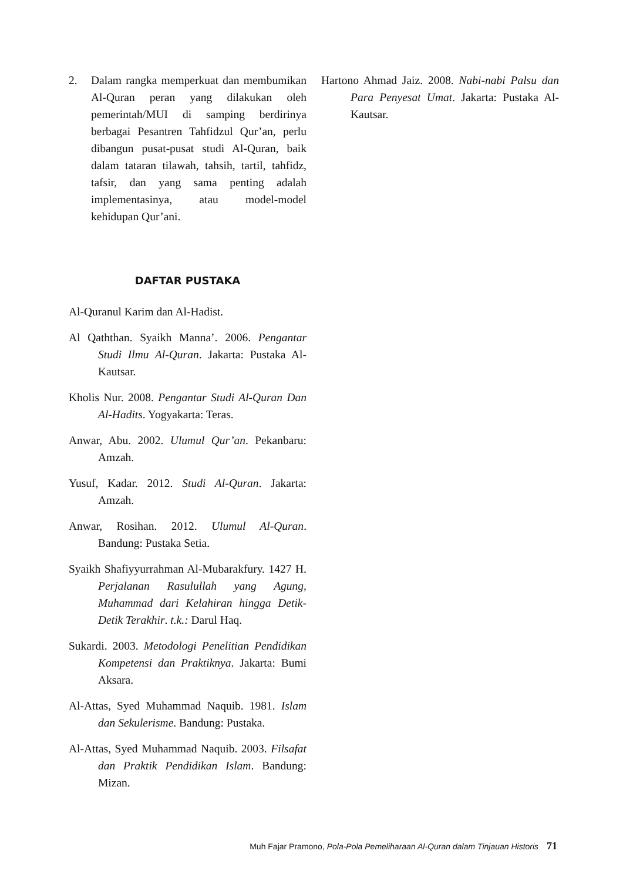2. Dalam rangka memperkuat dan membumikan Al-Quran peran yang dilakukan oleh pemerintah/MUI di samping berdirinya berbagai Pesantren Tahfidzul Qur’an, perlu dibangun pusat-pusat studi Al-Quran, baik dalam tataran tilawah, tahsih, tartil, tahfidz, tafsir, dan yang sama penting adalah implementasinya, atau model-model kehidupan Qur’ani.
DAFTAR PUSTAKA
Al-Quranul Karim dan Al-Hadist.
Al Qaththan. Syaikh Manna’. 2006. Pengantar Studi Ilmu Al-Quran. Jakarta: Pustaka Al-Kautsar.
Kholis Nur. 2008. Pengantar Studi Al-Quran Dan Al-Hadits. Yogyakarta: Teras.
Anwar, Abu. 2002. Ulumul Qur’an. Pekanbaru: Amzah.
Yusuf, Kadar. 2012. Studi Al-Quran. Jakarta: Amzah.
Anwar, Rosihan. 2012. Ulumul Al-Quran. Bandung: Pustaka Setia.
Syaikh Shafiyyurrahman Al-Mubarakfury. 1427 H. Perjalanan Rasulullah yang Agung, Muhammad dari Kelahiran hingga Detik-Detik Terakhir. t.k.: Darul Haq.
Sukardi. 2003. Metodologi Penelitian Pendidikan Kompetensi dan Praktiknya. Jakarta: Bumi Aksara.
Al-Attas, Syed Muhammad Naquib. 1981. Islam dan Sekulerisme. Bandung: Pustaka.
Al-Attas, Syed Muhammad Naquib. 2003. Filsafat dan Praktik Pendidikan Islam. Bandung: Mizan.
Hartono Ahmad Jaiz. 2008. Nabi-nabi Palsu dan Para Penyesat Umat. Jakarta: Pustaka Al-Kautsar.
Muh Fajar Pramono, Pola-Pola Pemeliharaan Al-Quran dalam Tinjauan Historis 71